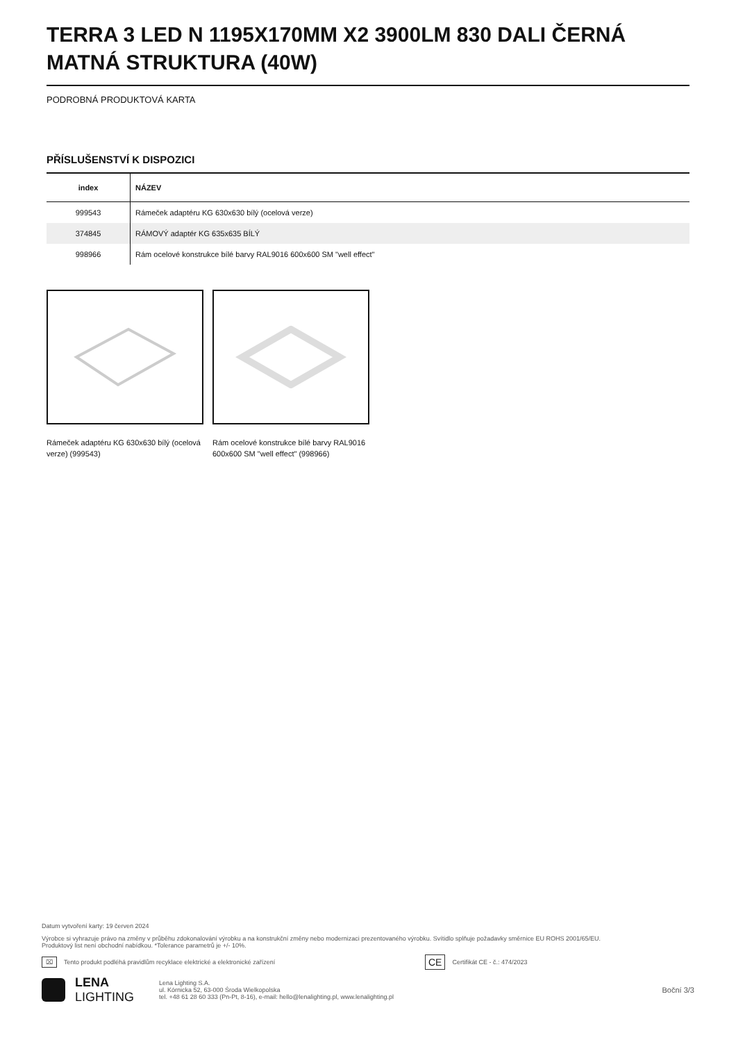TERRA 3 LED N 1195X170MM X2 3900LM 830 DALI ČERNÁ MATNÁ STRUKTURA (40W)
PODROBNÁ PRODUKTOVÁ KARTA
PŘÍSLUŠENSTVÍ K DISPOZICI
| index | NÁZEV |
| --- | --- |
| 999543 | Rámeček adaptéru KG 630x630 bílý (ocelová verze) |
| 374845 | RÁMOVÝ adaptér KG 635x635 BÍLÝ |
| 998966 | Rám ocelové konstrukce bílé barvy RAL9016 600x600 SM "well effect" |
Rámeček adaptéru KG 630x630 bílý (ocelová verze) (999543)
Rám ocelové konstrukce bílé barvy RAL9016 600x600 SM "well effect" (998966)
Datum vytvoření karty: 19 červen 2024
Výrobce si vyhrazuje právo na změny v průběhu zdokonalování výrobku a na konstrukční změny nebo modernizaci prezentovaného výrobku. Svítidlo splňuje požadavky směrnice EU ROHS 2001/65/EU.
Produktový list není obchodní nabídkou. *Tolerance parametrů je +/- 10%.
⌧ Tento produkt podléhá pravidlům recyklace elektrické a elektronické zařízení CE Certifikát CE - č.: 474/2023
LENA
LIGHTING
Lena Lighting S.A.
ul. Kórnicka 52, 63-000 Środa Wielkopolska
tel. +48 61 28 60 333 (Pn-Pt, 8-16), e-mail: hello@lenalighting.pl, www.lenalighting.pl
Boční 3/3